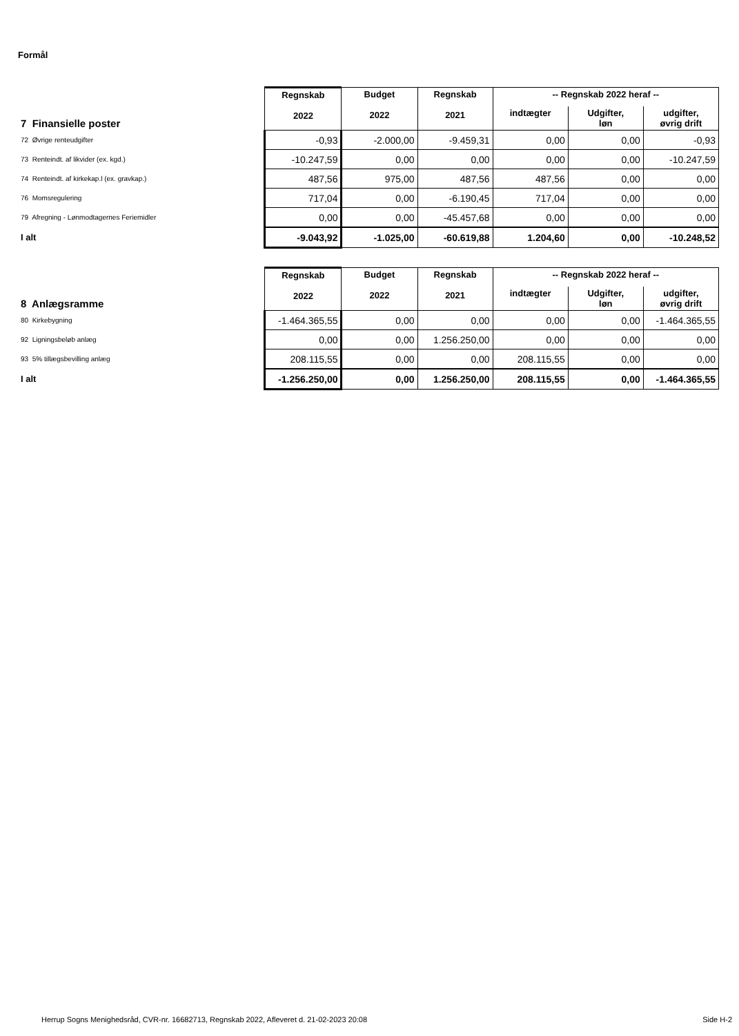Formål
| 7 Finansielle poster | Regnskab 2022 | Budget 2022 | Regnskab 2021 | -- Regnskab 2022 heraf -- | | |
| --- | --- | --- | --- | --- | --- | --- |
| | | | | indtægter | Udgifter, løn | udgifter, øvrig drift |
| 72 Øvrige renteudgifter | -0,93 | -2.000,00 | -9.459,31 | 0,00 | 0,00 | -0,93 |
| 73 Renteindt. af likvider (ex. kgd.) | -10.247,59 | 0,00 | 0,00 | 0,00 | 0,00 | -10.247,59 |
| 74 Renteindt. af kirkekap.l (ex. gravkap.) | 487,56 | 975,00 | 487,56 | 487,56 | 0,00 | 0,00 |
| 76 Momsregulering | 717,04 | 0,00 | -6.190,45 | 717,04 | 0,00 | 0,00 |
| 79 Afregning - Lønmodtagernes Feriemidler | 0,00 | 0,00 | -45.457,68 | 0,00 | 0,00 | 0,00 |
| I alt | -9.043,92 | -1.025,00 | -60.619,88 | 1.204,60 | 0,00 | -10.248,52 |
| 8 Anlægsramme | Regnskab 2022 | Budget 2022 | Regnskab 2021 | -- Regnskab 2022 heraf -- | | |
| --- | --- | --- | --- | --- | --- | --- |
| | | | | indtægter | Udgifter, løn | udgifter, øvrig drift |
| 80 Kirkebygning | -1.464.365,55 | 0,00 | 0,00 | 0,00 | 0,00 | -1.464.365,55 |
| 92 Ligningsbeløb anlæg | 0,00 | 0,00 | 1.256.250,00 | 0,00 | 0,00 | 0,00 |
| 93 5% tillægsbevilling anlæg | 208.115,55 | 0,00 | 0,00 | 208.115,55 | 0,00 | 0,00 |
| I alt | -1.256.250,00 | 0,00 | 1.256.250,00 | 208.115,55 | 0,00 | -1.464.365,55 |
Herrup Sogns Menighedsråd, CVR-nr. 16682713, Regnskab 2022, Afleveret d. 21-02-2023 20:08 Side H-2